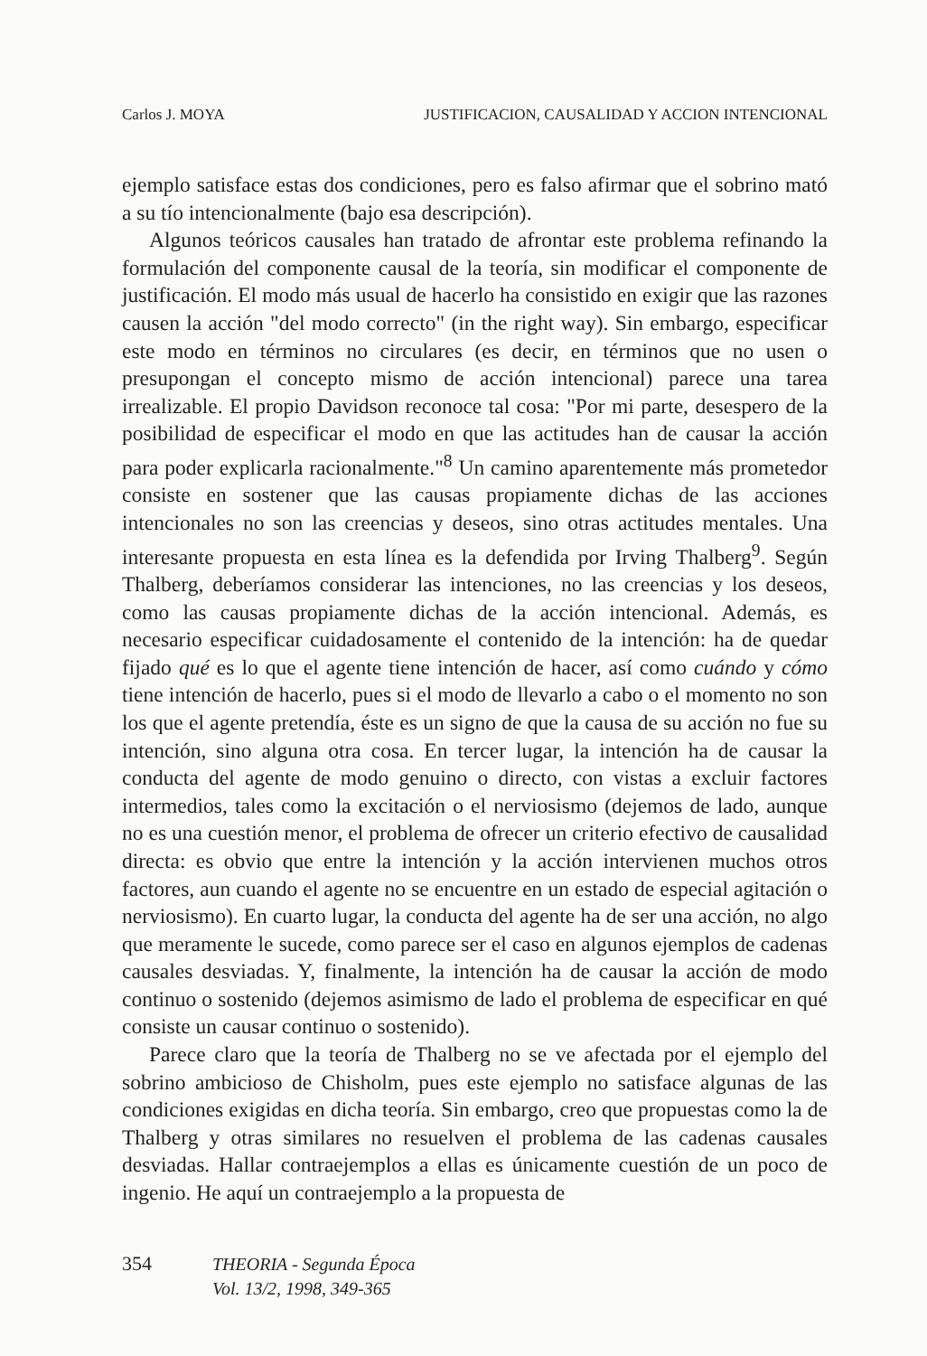Carlos J. MOYA JUSTIFICACION, CAUSALIDAD Y ACCION INTENCIONAL
ejemplo satisface estas dos condiciones, pero es falso afirmar que el sobrino mató a su tío intencionalmente (bajo esa descripción).
Algunos teóricos causales han tratado de afrontar este problema refinando la formulación del componente causal de la teoría, sin modificar el componente de justificación. El modo más usual de hacerlo ha consistido en exigir que las razones causen la acción "del modo correcto" (in the right way). Sin embargo, especificar este modo en términos no circulares (es decir, en términos que no usen o presupongan el concepto mismo de acción intencional) parece una tarea irrealizable. El propio Davidson reconoce tal cosa: "Por mi parte, desespero de la posibilidad de especificar el modo en que las actitudes han de causar la acción para poder explicarla racionalmente."<sup>8</sup> Un camino aparentemente más prometedor consiste en sostener que las causas propiamente dichas de las acciones intencionales no son las creencias y deseos, sino otras actitudes mentales. Una interesante propuesta en esta línea es la defendida por Irving Thalberg<sup>9</sup>. Según Thalberg, deberíamos considerar las intenciones, no las creencias y los deseos, como las causas propiamente dichas de la acción intencional. Además, es necesario especificar cuidadosamente el contenido de la intención: ha de quedar fijado qué es lo que el agente tiene intención de hacer, así como cuándo y cómo tiene intención de hacerlo, pues si el modo de llevarlo a cabo o el momento no son los que el agente pretendía, éste es un signo de que la causa de su acción no fue su intención, sino alguna otra cosa. En tercer lugar, la intención ha de causar la conducta del agente de modo genuino o directo, con vistas a excluir factores intermedios, tales como la excitación o el nerviosismo (dejemos de lado, aunque no es una cuestión menor, el problema de ofrecer un criterio efectivo de causalidad directa: es obvio que entre la intención y la acción intervienen muchos otros factores, aun cuando el agente no se encuentre en un estado de especial agitación o nerviosismo). En cuarto lugar, la conducta del agente ha de ser una acción, no algo que meramente le sucede, como parece ser el caso en algunos ejemplos de cadenas causales desviadas. Y, finalmente, la intención ha de causar la acción de modo continuo o sostenido (dejemos asimismo de lado el problema de especificar en qué consiste un causar continuo o sostenido).
Parece claro que la teoría de Thalberg no se ve afectada por el ejemplo del sobrino ambicioso de Chisholm, pues este ejemplo no satisface algunas de las condiciones exigidas en dicha teoría. Sin embargo, creo que propuestas como la de Thalberg y otras similares no resuelven el problema de las cadenas causales desviadas. Hallar contraejemplos a ellas es únicamente cuestión de un poco de ingenio. He aquí un contraejemplo a la propuesta de
354
THEORIA - Segunda Época
Vol. 13/2, 1998, 349-365